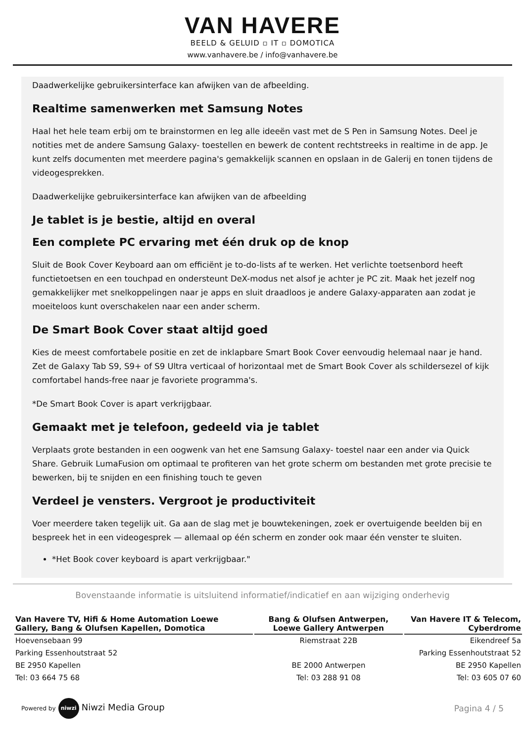VAN HAVERE
BEELD & GELUID ▫ IT ▫ DOMOTICA
www.vanhavere.be / info@vanhavere.be
Daadwerkelijke gebruikersinterface kan afwijken van de afbeelding.
Realtime samenwerken met Samsung Notes
Haal het hele team erbij om te brainstormen en leg alle ideeën vast met de S Pen in Samsung Notes. Deel je notities met de andere Samsung Galaxy- toestellen en bewerk de content rechtstreeks in realtime in de app. Je kunt zelfs documenten met meerdere pagina's gemakkelijk scannen en opslaan in de Galerij en tonen tijdens de videogesprekken.
Daadwerkelijke gebruikersinterface kan afwijken van de afbeelding
Je tablet is je bestie, altijd en overal
Een complete PC ervaring met één druk op de knop
Sluit de Book Cover Keyboard aan om efficiënt je to-do-lists af te werken. Het verlichte toetsenbord heeft functietoetsen en een touchpad en ondersteunt DeX-modus net alsof je achter je PC zit. Maak het jezelf nog gemakkelijker met snelkoppelingen naar je apps en sluit draadloos je andere Galaxy-apparaten aan zodat je moeiteloos kunt overschakelen naar een ander scherm.
De Smart Book Cover staat altijd goed
Kies de meest comfortabele positie en zet de inklapbare Smart Book Cover eenvoudig helemaal naar je hand. Zet de Galaxy Tab S9, S9+ of S9 Ultra verticaal of horizontaal met de Smart Book Cover als schildersezel of kijk comfortabel hands-free naar je favoriete programma's.
*De Smart Book Cover is apart verkrijgbaar.
Gemaakt met je telefoon, gedeeld via je tablet
Verplaats grote bestanden in een oogwenk van het ene Samsung Galaxy- toestel naar een ander via Quick Share. Gebruik LumaFusion om optimaal te profiteren van het grote scherm om bestanden met grote precisie te bewerken, bij te snijden en een finishing touch te geven
Verdeel je vensters. Vergroot je productiviteit
Voer meerdere taken tegelijk uit. Ga aan de slag met je bouwtekeningen, zoek er overtuigende beelden bij en bespreek het in een videogesprek — allemaal op één scherm en zonder ook maar één venster te sluiten.
*Het Book cover keyboard is apart verkrijgbaar."
Bovenstaande informatie is uitsluitend informatief/indicatief en aan wijziging onderhevig
| Van Havere TV, Hifi & Home Automation Loewe Gallery, Bang & Olufsen Kapellen, Domotica | Bang & Olufsen Antwerpen, Loewe Gallery Antwerpen | Van Havere IT & Telecom, Cyberdrome |
| --- | --- | --- |
| Hoevensebaan 99 | Riemstraat 22B | Eikendreef 5a |
| Parking Essenhoutstraat 52 | | Parking Essenhoutstraat 52 |
| BE 2950 Kapellen | BE 2000 Antwerpen | BE 2950 Kapellen |
| Tel: 03 664 75 68 | Tel: 03 288 91 08 | Tel: 03 605 07 60 |
Powered by niwzi Niwzi Media Group
Pagina 4 / 5